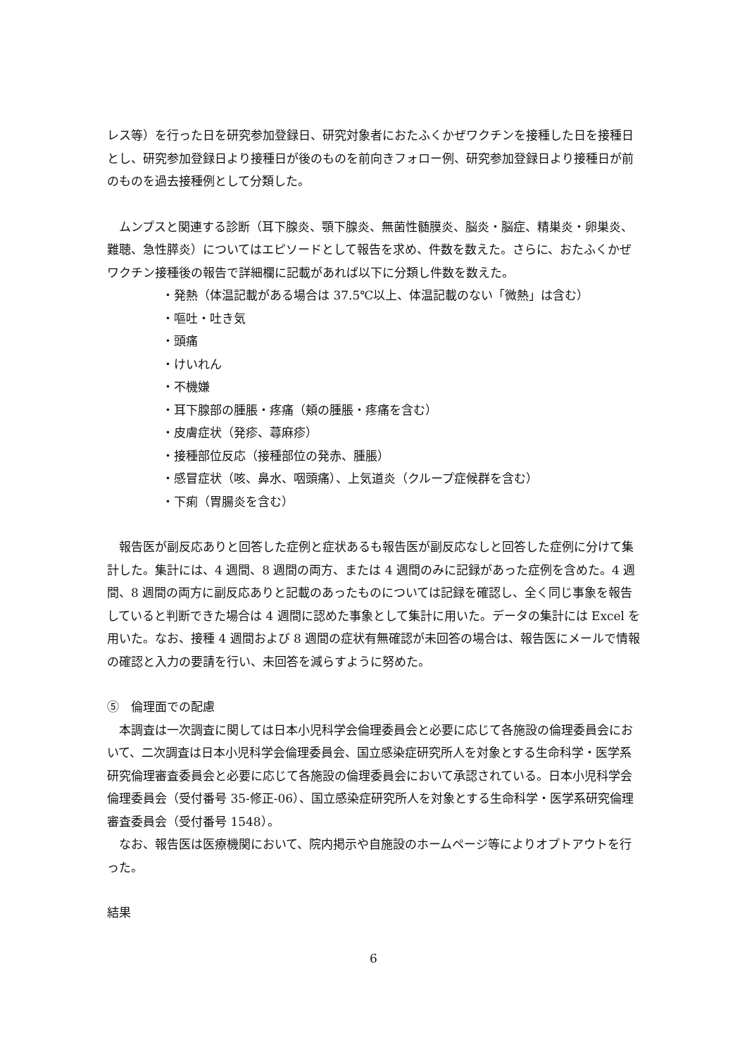レス等）を行った日を研究参加登録日、研究対象者におたふくかぜワクチンを接種した日を接種日とし、研究参加登録日より接種日が後のものを前向きフォロー例、研究参加登録日より接種日が前のものを過去接種例として分類した。
ムンプスと関連する診断（耳下腺炎、顎下腺炎、無菌性髄膜炎、脳炎・脳症、精巣炎・卵巣炎、難聴、急性膵炎）についてはエピソードとして報告を求め、件数を数えた。さらに、おたふくかぜワクチン接種後の報告で詳細欄に記載があれば以下に分類し件数を数えた。
・発熱（体温記載がある場合は 37.5℃以上、体温記載のない「微熱」は含む）
・嘔吐・吐き気
・頭痛
・けいれん
・不機嫌
・耳下腺部の腫脹・疼痛（頬の腫脹・疼痛を含む）
・皮膚症状（発疹、蕁麻疹）
・接種部位反応（接種部位の発赤、腫脹）
・感冒症状（咳、鼻水、咽頭痛）、上気道炎（クループ症候群を含む）
・下痢（胃腸炎を含む）
報告医が副反応ありと回答した症例と症状あるも報告医が副反応なしと回答した症例に分けて集計した。集計には、4 週間、8 週間の両方、または 4 週間のみに記録があった症例を含めた。4 週間、8 週間の両方に副反応ありと記載のあったものについては記録を確認し、全く同じ事象を報告していると判断できた場合は 4 週間に認めた事象として集計に用いた。データの集計には Excel を用いた。なお、接種 4 週間および 8 週間の症状有無確認が未回答の場合は、報告医にメールで情報の確認と入力の要請を行い、未回答を減らすように努めた。
⑤　倫理面での配慮
本調査は一次調査に関しては日本小児科学会倫理委員会と必要に応じて各施設の倫理委員会において、二次調査は日本小児科学会倫理委員会、国立感染症研究所人を対象とする生命科学・医学系研究倫理審査委員会と必要に応じて各施設の倫理委員会において承認されている。日本小児科学会倫理委員会（受付番号 35-修正-06）、国立感染症研究所人を対象とする生命科学・医学系研究倫理審査委員会（受付番号 1548）。
なお、報告医は医療機関において、院内掲示や自施設のホームページ等によりオプトアウトを行った。
結果
6